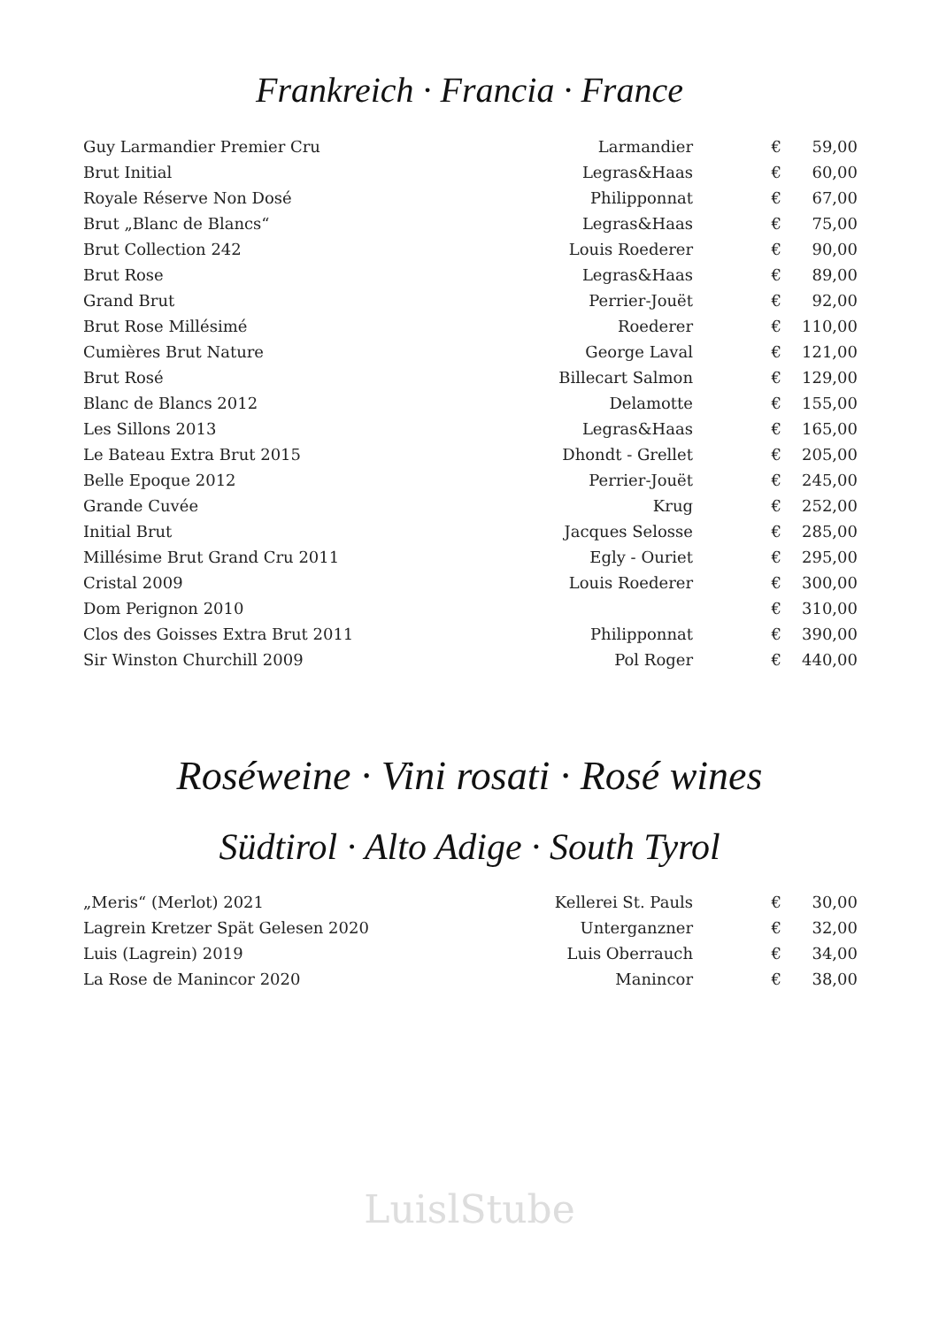Frankreich · Francia · France
| Guy Larmandier Premier Cru | Larmandier | € | 59,00 |
| Brut Initial | Legras&Haas | € | 60,00 |
| Royale Réserve Non Dosé | Philipponnat | € | 67,00 |
| Brut „Blanc de Blancs“ | Legras&Haas | € | 75,00 |
| Brut Collection 242 | Louis Roederer | € | 90,00 |
| Brut Rose | Legras&Haas | € | 89,00 |
| Grand Brut | Perrier-Jouët | € | 92,00 |
| Brut Rose Millésimé | Roederer | € | 110,00 |
| Cumières Brut Nature | George Laval | € | 121,00 |
| Brut Rosé | Billecart Salmon | € | 129,00 |
| Blanc de Blancs 2012 | Delamotte | € | 155,00 |
| Les Sillons 2013 | Legras&Haas | € | 165,00 |
| Le Bateau Extra Brut 2015 | Dhondt - Grellet | € | 205,00 |
| Belle Epoque 2012 | Perrier-Jouët | € | 245,00 |
| Grande Cuvée | Krug | € | 252,00 |
| Initial Brut | Jacques Selosse | € | 285,00 |
| Millésime Brut Grand Cru 2011 | Egly - Ouriet | € | 295,00 |
| Cristal 2009 | Louis Roederer | € | 300,00 |
| Dom Perignon 2010 | | € | 310,00 |
| Clos des Goisses Extra Brut 2011 | Philipponnat | € | 390,00 |
| Sir Winston Churchill 2009 | Pol Roger | € | 440,00 |
Roséweine · Vini rosati · Rosé wines
Südtirol · Alto Adige · South Tyrol
| „Meris“ (Merlot) 2021 | Kellerei St. Pauls | € | 30,00 |
| Lagrein Kretzer Spät Gelesen 2020 | Unterganzner | € | 32,00 |
| Luis (Lagrein) 2019 | Luis Oberrauch | € | 34,00 |
| La Rose de Manincor 2020 | Manincor | € | 38,00 |
LuislStube